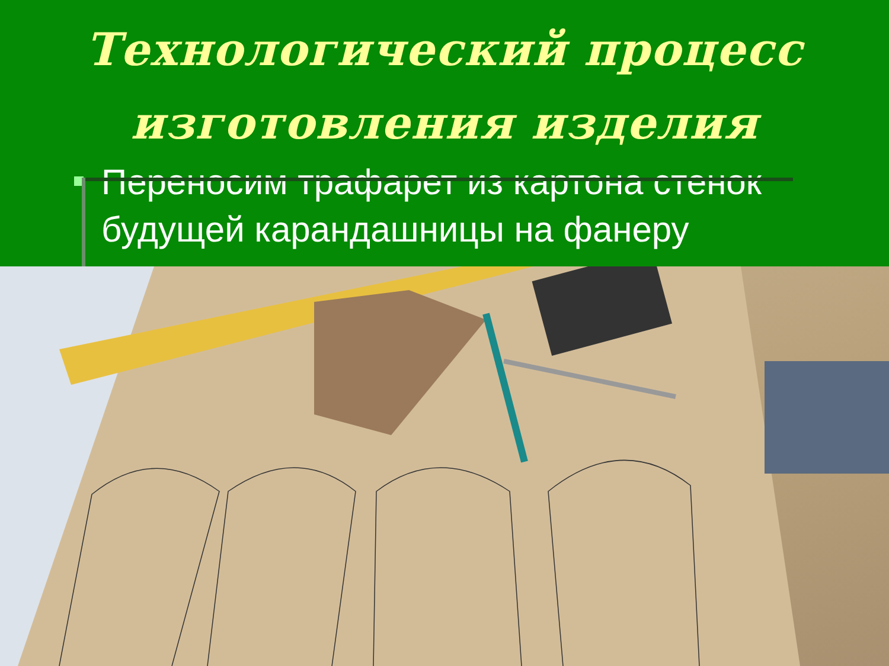Технологический процесс
изготовления изделия
Переносим трафарет из картона стенок будущей карандашницы на фанеру